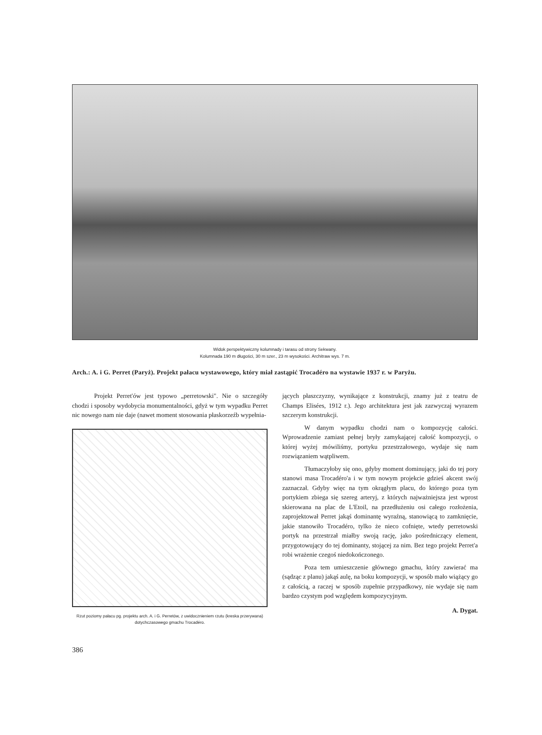Widok perspektywiczny kolumnady i tarasu od strony Sekwany.
Kolumnada 190 m długości, 30 m szer., 23 m wysokości. Architraw wys. 7 m.
Arch.: A. i G. Perret (Paryż). Projekt pałacu wystawowego, który miał zastąpić Trocadéro na wystawie 1937 r. w Paryżu.
Projekt Perret'ów jest typowo „perretowski". Nie o szczegóły chodzi i sposoby wydobycia monumentalności, gdyż w tym wypadku Perret nic nowego nam nie daje (nawet moment stosowania płaskorzeźb wypełnia-
Rzut poziomy pałacu pg. projektu arch. A. i G. Perretów, z uwidocznieniem rzutu (kreska przerywana) dotychczasowego gmachu Trocadéro.
386
jących płaszczyzny, wynikające z konstrukcji, znamy już z teatru de Champs Elisées, 1912 r.). Jego architektura jest jak zazwyczaj wyrazem szczerym konstrukcji.
W danym wypadku chodzi nam o kompozycję całości. Wprowadzenie zamiast pełnej bryły zamykającej całość kompozycji, o której wyżej mówiliśmy, portyku przestrzałowego, wydaje się nam rozwiązaniem wątpliwem.
Tłumaczyłoby się ono, gdyby moment dominujący, jaki do tej pory stanowi masa Trocadéro'a i w tym nowym projekcie gdzieś akcent swój zaznaczał. Gdyby więc na tym okrągłym placu, do którego poza tym portykiem zbiega się szereg arteryj, z których najważniejsza jest wprost skierowana na plac de L'Etoil, na przedłużeniu osi całego rozłożenia, zaprojektował Perret jakąś dominantę wyraźną, stanowiącą to zamknięcie, jakie stanowiło Trocadéro, tylko że nieco cofnięte, wtedy perretowski portyk na przestrzał miałby swoją rację, jako pośredniczący element, przygotowujący do tej dominanty, stojącej za nim. Bez tego projekt Perret'a robi wrażenie czegoś niedokończonego.
Poza tem umieszczenie głównego gmachu, który zawierać ma (sądząc z planu) jakąś aulę, na boku kompozycji, w sposób mało wiążący go z całością, a raczej w sposób zupełnie przypadkowy, nie wydaje się nam bardzo czystym pod względem kompozycyjnym.
A. Dygat.